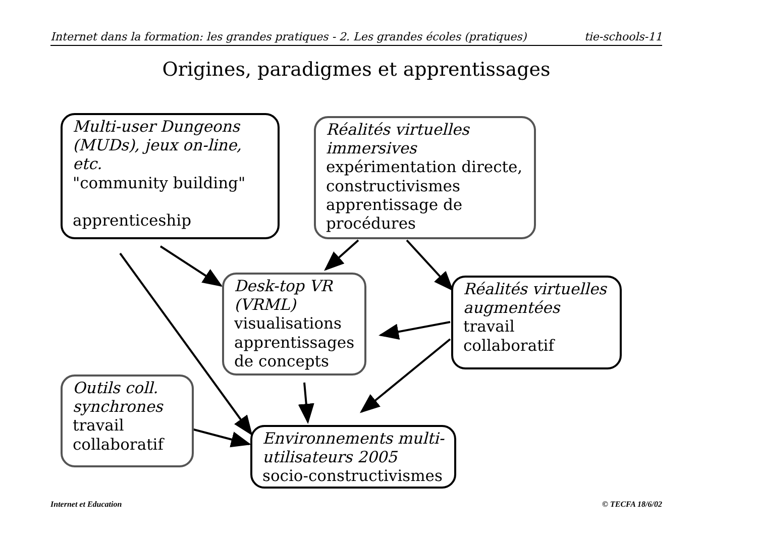Internet dans la formation: les grandes pratiques - 2. Les grandes écoles (pratiques) tie-schools-11
Origines, paradigmes et apprentissages
Multi-user Dungeons (MUDs), jeux on-line, etc.
"community building"
apprenticeship
Réalités virtuelles immersives
expérimentation directe, constructivismes apprentissage de procédures
Desk-top VR (VRML)
visualisations apprentissages de concepts
Réalités virtuelles augmentées
travail collaboratif
Outils coll. synchrones
travail collaboratif
Environnements multi-utilisateurs 2005
socio-constructivismes
Internet et Education © TECFA 18/6/02